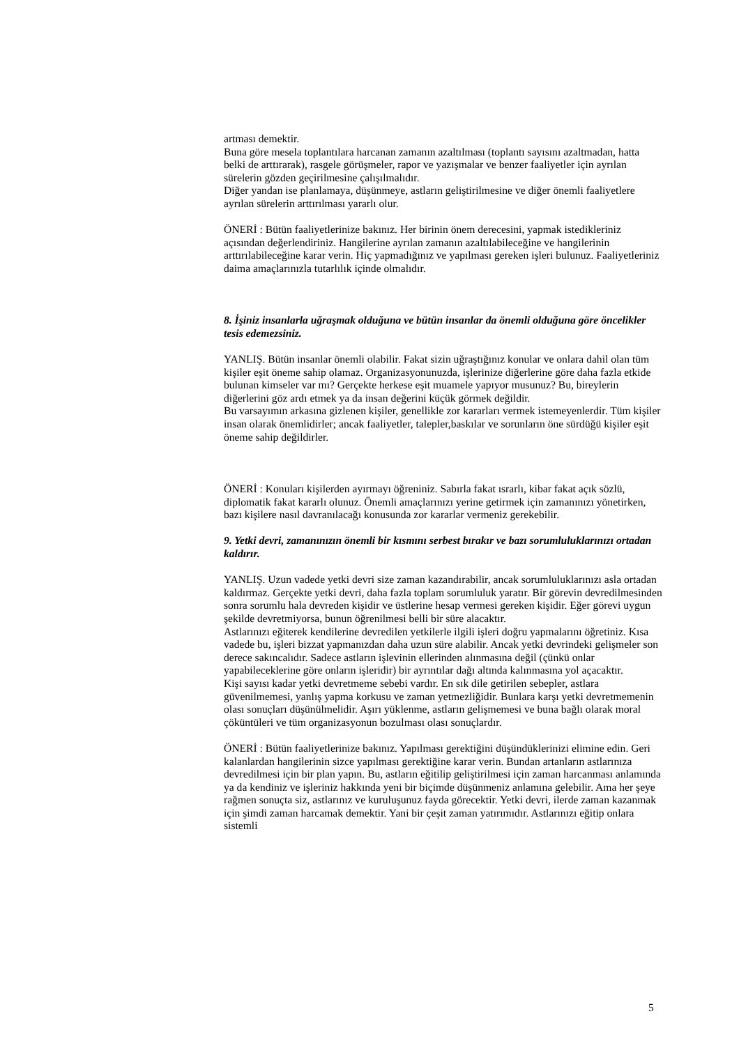artması demektir.
Buna göre mesela toplantılara harcanan zamanın azaltılması (toplantı sayısını azaltmadan, hatta belki de arttırarak), rasgele görüşmeler, rapor ve yazışmalar ve benzer faaliyetler için ayrılan sürelerin gözden geçirilmesine çalışılmalıdır.
Diğer yandan ise planlamaya, düşünmeye, astların geliştirilmesine ve diğer önemli faaliyetlere ayrılan sürelerin arttırılması yararlı olur.
ÖNERİ : Bütün faaliyetlerinize bakınız. Her birinin önem derecesini, yapmak istedikleriniz açısından değerlendiriniz. Hangilerine ayrılan zamanın azaltılabileceğine ve hangilerinin arttırılabileceğine karar verin. Hiç yapmadığınız ve yapılması gereken işleri bulunuz. Faaliyetleriniz daima amaçlarınızla tutarlılık içinde olmalıdır.
8. İşiniz insanlarla uğraşmak olduğuna ve bütün insanlar da önemli olduğuna göre öncelikler tesis edemezsiniz.
YANLIŞ. Bütün insanlar önemli olabilir. Fakat sizin uğraştığınız konular ve onlara dahil olan tüm kişiler eşit öneme sahip olamaz. Organizasyonunuzda, işlerinize diğerlerine göre daha fazla etkide bulunan kimseler var mı? Gerçekte herkese eşit muamele yapıyor musunuz? Bu, bireylerin diğerlerini göz ardı etmek ya da insan değerini küçük görmek değildir.
Bu varsayımın arkasına gizlenen kişiler, genellikle zor kararları vermek istemeyenlerdir. Tüm kişiler insan olarak önemlidirler; ancak faaliyetler, talepler,baskılar ve sorunların öne sürdüğü kişiler eşit öneme sahip değildirler.
ÖNERİ : Konuları kişilerden ayırmayı öğreniniz. Sabırla fakat ısrarlı, kibar fakat açık sözlü, diplomatik fakat kararlı olunuz. Önemli amaçlarınızı yerine getirmek için zamanınızı yönetirken, bazı kişilere nasıl davranılacağı konusunda zor kararlar vermeniz gerekebilir.
9. Yetki devri, zamanınızın önemli bir kısmını serbest bırakır ve bazı sorumluluklarınızı ortadan kaldırır.
YANLIŞ. Uzun vadede yetki devri size zaman kazandırabilir, ancak sorumluluklarınızı asla ortadan kaldırmaz. Gerçekte yetki devri, daha fazla toplam sorumluluk yaratır. Bir görevin devredilmesinden sonra sorumlu hala devreden kişidir ve üstlerine hesap vermesi gereken kişidir. Eğer görevi uygun şekilde devretmiyorsa, bunun öğrenilmesi belli bir süre alacaktır.
Astlarınızı eğiterek kendilerine devredilen yetkilerle ilgili işleri doğru yapmalarını öğretiniz. Kısa vadede bu, işleri bizzat yapmanızdan daha uzun süre alabilir. Ancak yetki devrindeki gelişmeler son derece sakıncalıdır. Sadece astların işlevinin ellerinden alınmasına değil (çünkü onlar yapabileceklerine göre onların işleridir) bir ayrıntılar dağı altında kalınmasına yol açacaktır.
Kişi sayısı kadar yetki devretmeme sebebi vardır. En sık dile getirilen sebepler, astlara güvenilmemesi, yanlış yapma korkusu ve zaman yetmezliğidir. Bunlara karşı yetki devretmemenin olası sonuçları düşünülmelidir. Aşırı yüklenme, astların gelişmemesi ve buna bağlı olarak moral çöküntüleri ve tüm organizasyonun bozulması olası sonuçlardır.
ÖNERİ : Bütün faaliyetlerinize bakınız. Yapılması gerektiğini düşündüklerinizi elimine edin. Geri kalanlardan hangilerinin sizce yapılması gerektiğine karar verin. Bundan artanların astlarınıza devredilmesi için bir plan yapın. Bu, astların eğitilip geliştirilmesi için zaman harcanması anlamında ya da kendiniz ve işleriniz hakkında yeni bir biçimde düşünmeniz anlamına gelebilir. Ama her şeye rağmen sonuçta siz, astlarınız ve kuruluşunuz fayda görecektir. Yetki devri, ilerde zaman kazanmak için şimdi zaman harcamak demektir. Yani bir çeşit zaman yatırımıdır. Astlarınızı eğitip onlara sistemli
5